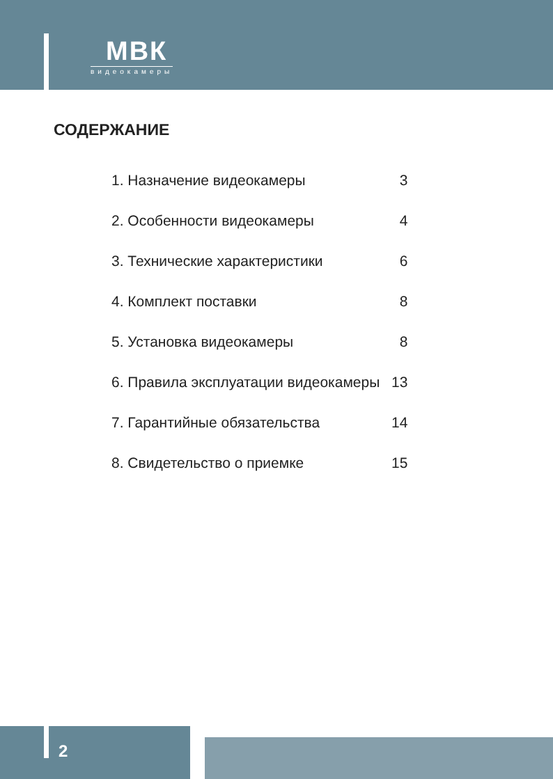МВК
видеокамеры
СОДЕРЖАНИЕ
| 1. Назначение видеокамеры | 3 |
| 2. Особенности видеокамеры | 4 |
| 3. Технические характеристики | 6 |
| 4. Комплект поставки | 8 |
| 5. Установка видеокамеры | 8 |
| 6. Правила эксплуатации видеокамеры | 13 |
| 7. Гарантийные обязательства | 14 |
| 8. Свидетельство о приемке | 15 |
2